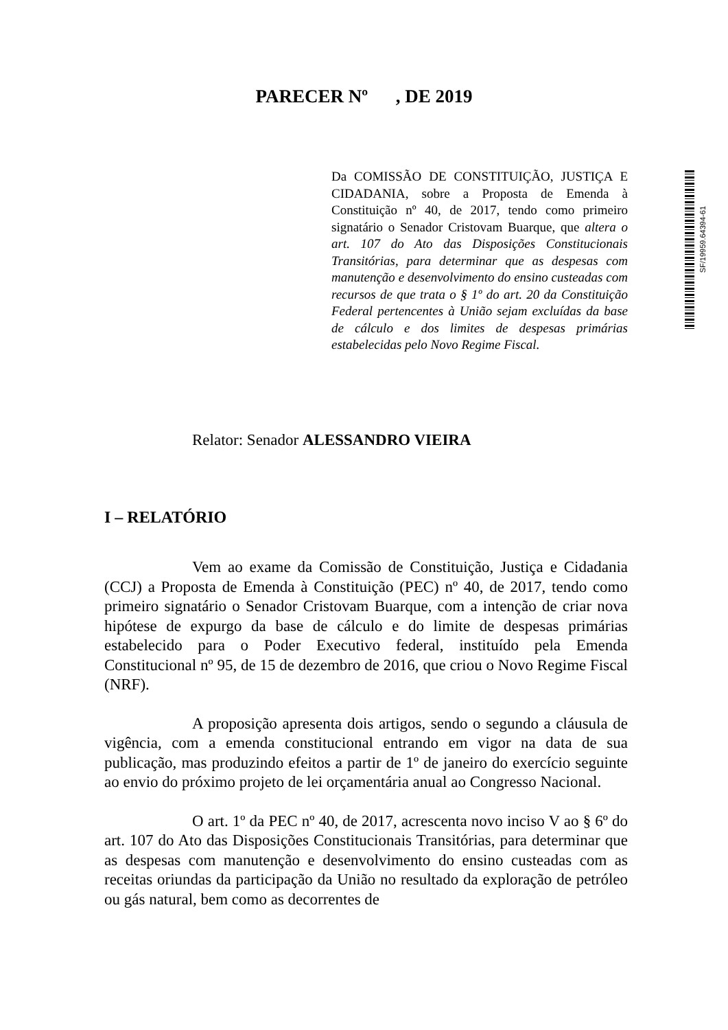PARECER Nº , DE 2019
Da COMISSÃO DE CONSTITUIÇÃO, JUSTIÇA E CIDADANIA, sobre a Proposta de Emenda à Constituição nº 40, de 2017, tendo como primeiro signatário o Senador Cristovam Buarque, que altera o art. 107 do Ato das Disposições Constitucionais Transitórias, para determinar que as despesas com manutenção e desenvolvimento do ensino custeadas com recursos de que trata o § 1º do art. 20 da Constituição Federal pertencentes à União sejam excluídas da base de cálculo e dos limites de despesas primárias estabelecidas pelo Novo Regime Fiscal.
SF/19959.64394-61
Relator: Senador ALESSANDRO VIEIRA
I – RELATÓRIO
Vem ao exame da Comissão de Constituição, Justiça e Cidadania (CCJ) a Proposta de Emenda à Constituição (PEC) nº 40, de 2017, tendo como primeiro signatário o Senador Cristovam Buarque, com a intenção de criar nova hipótese de expurgo da base de cálculo e do limite de despesas primárias estabelecido para o Poder Executivo federal, instituído pela Emenda Constitucional nº 95, de 15 de dezembro de 2016, que criou o Novo Regime Fiscal (NRF).
A proposição apresenta dois artigos, sendo o segundo a cláusula de vigência, com a emenda constitucional entrando em vigor na data de sua publicação, mas produzindo efeitos a partir de 1º de janeiro do exercício seguinte ao envio do próximo projeto de lei orçamentária anual ao Congresso Nacional.
O art. 1º da PEC nº 40, de 2017, acrescenta novo inciso V ao § 6º do art. 107 do Ato das Disposições Constitucionais Transitórias, para determinar que as despesas com manutenção e desenvolvimento do ensino custeadas com as receitas oriundas da participação da União no resultado da exploração de petróleo ou gás natural, bem como as decorrentes de